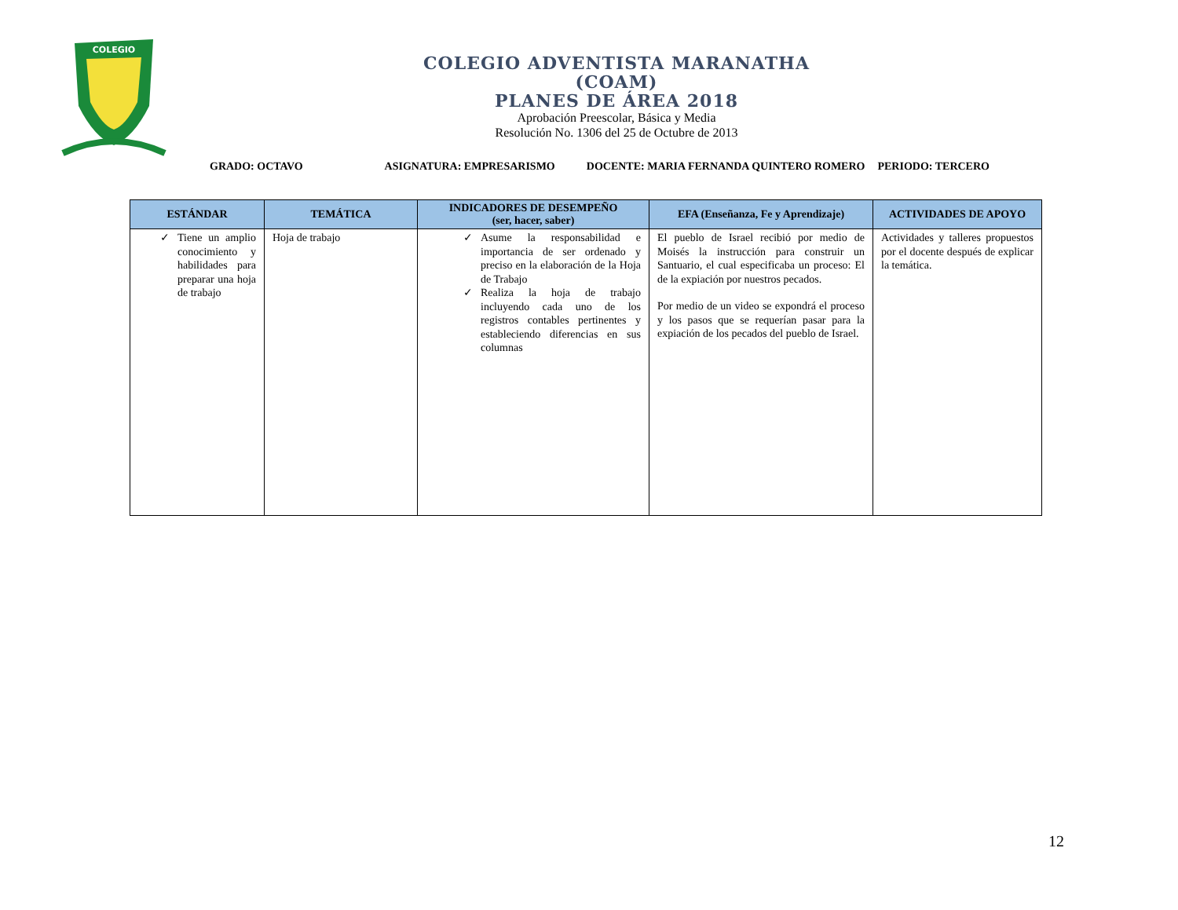COLEGIO
COLEGIO ADVENTISTA MARANATHA
(COAM)
PLANES DE ÁREA 2018
Aprobación Preescolar, Básica y Media
Resolución No. 1306 del 25 de Octubre de 2013
GRADO: OCTAVO ASIGNATURA: EMPRESARISMO DOCENTE: MARIA FERNANDA QUINTERO ROMERO PERIODO: TERCERO
| ESTÁNDAR | TEMÁTICA | INDICADORES DE DESEMPEÑO (ser, hacer, saber) | EFA (Enseñanza, Fe y Aprendizaje) | ACTIVIDADES DE APOYO |
| --- | --- | --- | --- | --- |
| Tiene un amplio conocimiento y habilidades para preparar una hoja de trabajo | Hoja de trabajo | Asume la responsabilidad e importancia de ser ordenado y preciso en la elaboración de la Hoja de Trabajo Realiza la hoja de trabajo incluyendo cada uno de los registros contables pertinentes y estableciendo diferencias en sus columnas | El pueblo de Israel recibió por medio de Moisés la instrucción para construir un Santuario, el cual especificaba un proceso: El de la expiación por nuestros pecados. Por medio de un video se expondrá el proceso y los pasos que se requerían pasar para la expiación de los pecados del pueblo de Israel. | Actividades y talleres propuestos por el docente después de explicar la temática. |
12